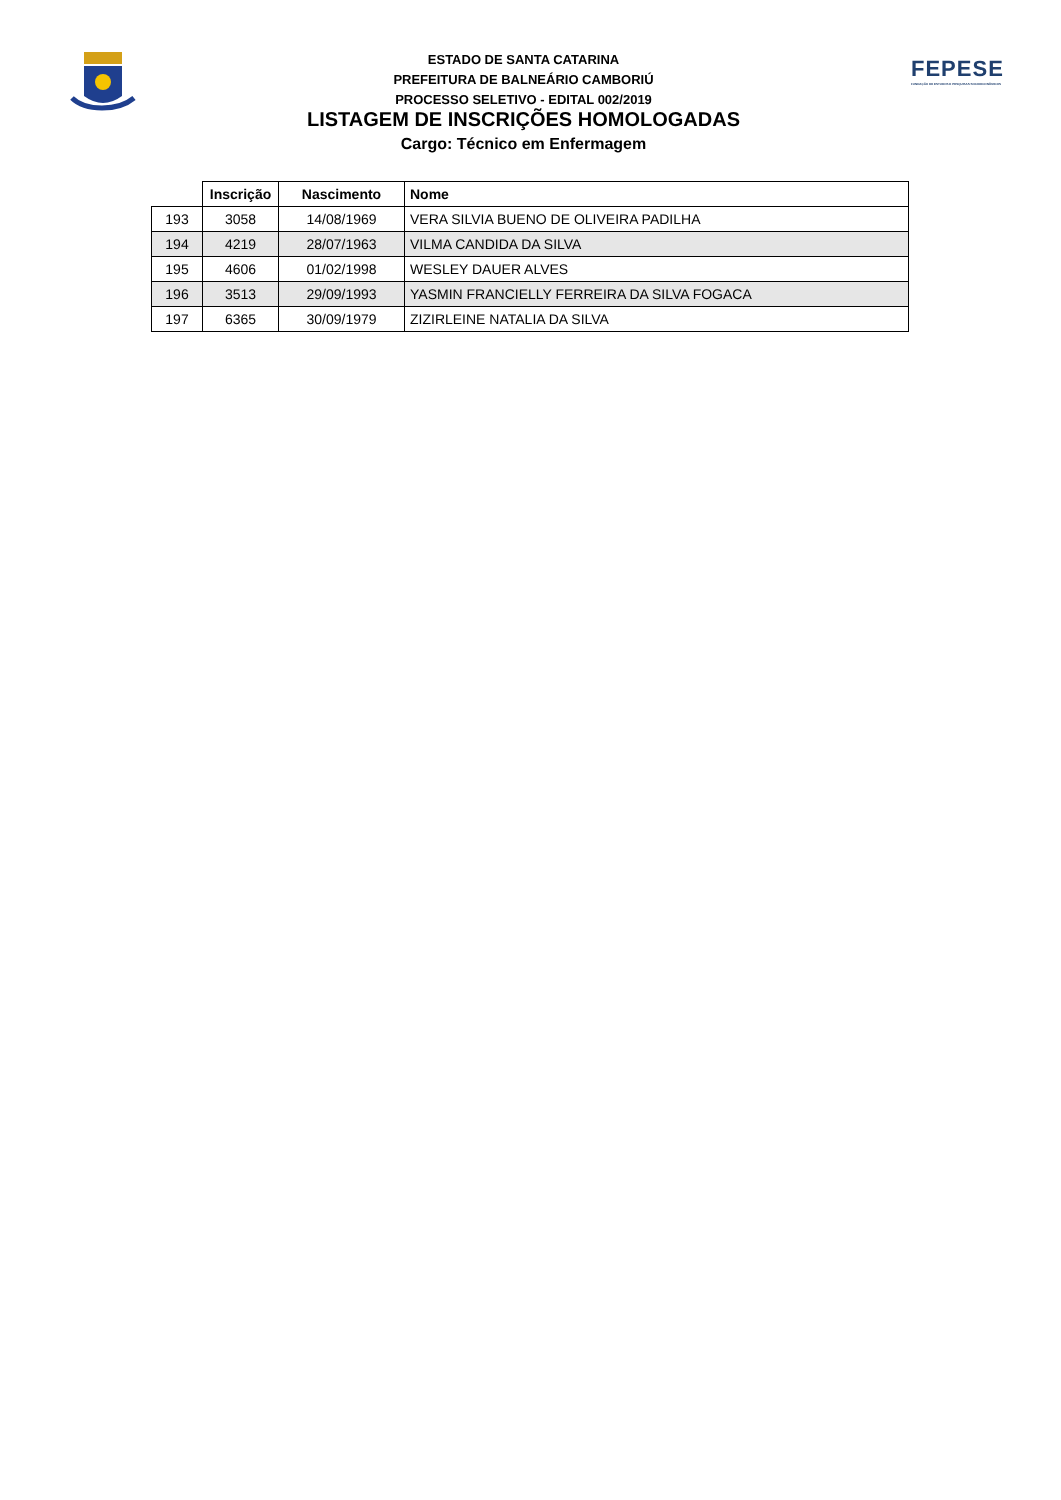ESTADO DE SANTA CATARINA
PREFEITURA DE BALNEÁRIO CAMBORIÚ
PROCESSO SELETIVO - EDITAL 002/2019
LISTAGEM DE INSCRIÇÕES HOMOLOGADAS
Cargo: Técnico em Enfermagem
FEPESE
FUNDAÇÃO DE ESTUDOS E PESQUISAS SOCIOECONÔMICOS
| | Inscrição | Nascimento | Nome |
| --- | --- | --- | --- |
| 193 | 3058 | 14/08/1969 | VERA SILVIA BUENO DE OLIVEIRA PADILHA |
| 194 | 4219 | 28/07/1963 | VILMA CANDIDA DA SILVA |
| 195 | 4606 | 01/02/1998 | WESLEY DAUER ALVES |
| 196 | 3513 | 29/09/1993 | YASMIN FRANCIELLY FERREIRA DA SILVA FOGACA |
| 197 | 6365 | 30/09/1979 | ZIZIRLEINE NATALIA DA SILVA |